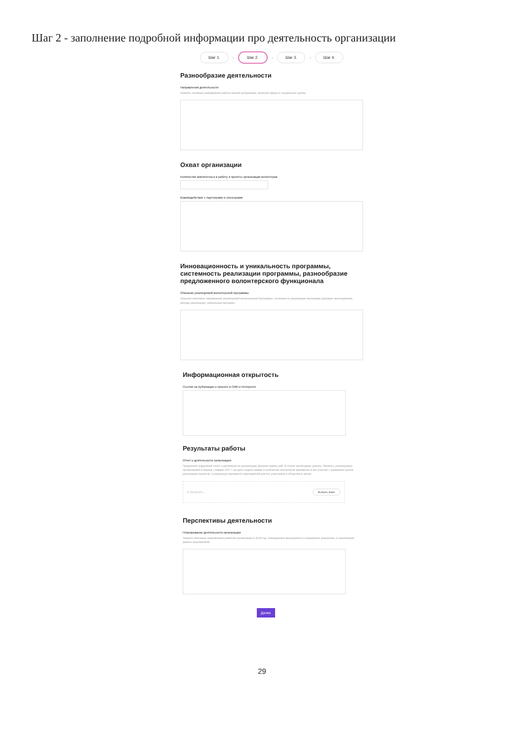Шаг 2 - заполнение подробной информации про деятельность организации
Шаг 1. › Шаг 2. › Шаг 3. › Шаг 4.
Разнообразие деятельности
Направления деятельности
Укажите основные направления работы вашей организации, включая сферы и социальные группы
Охват организации
Количество вовлеченных в работу и проекты организации волонтеров
Взаимодействие с партнерами и спонсорами
Инновационность и уникальность программы, системность реализации программы, разнообразие предложенного волонтерского функционала
Описание реализуемой волонтерской программы
Опишите ключевые направления реализуемой волонтерской программы, системность реализации программы (разовая, многократная), методы реализации, уникальные методики
Информационная открытость
Ссылки на публикации о проекте в СМИ и Интернете
Результаты работы
Отчет о деятельности организации
Прикрепите подробный отчет о деятельности организации (формат файла pdf). В отчете необходимо указать: Проекты, реализуемые организацией в период с января 2017 г. до даты подачи заявки и количество волонтеров принявших в них участие с указанием сроков реализации проектов. Социальную значимость мероприятий для его участников и общества в целом
● Загрузить... Выбрать файл
Перспективы деятельности
Планирование деятельности организации
Укажите ключевые направления развития организации в 2018 год, планируемые мероприятия и ожидаемые результаты от реализации данных мероприятий
Далее
29